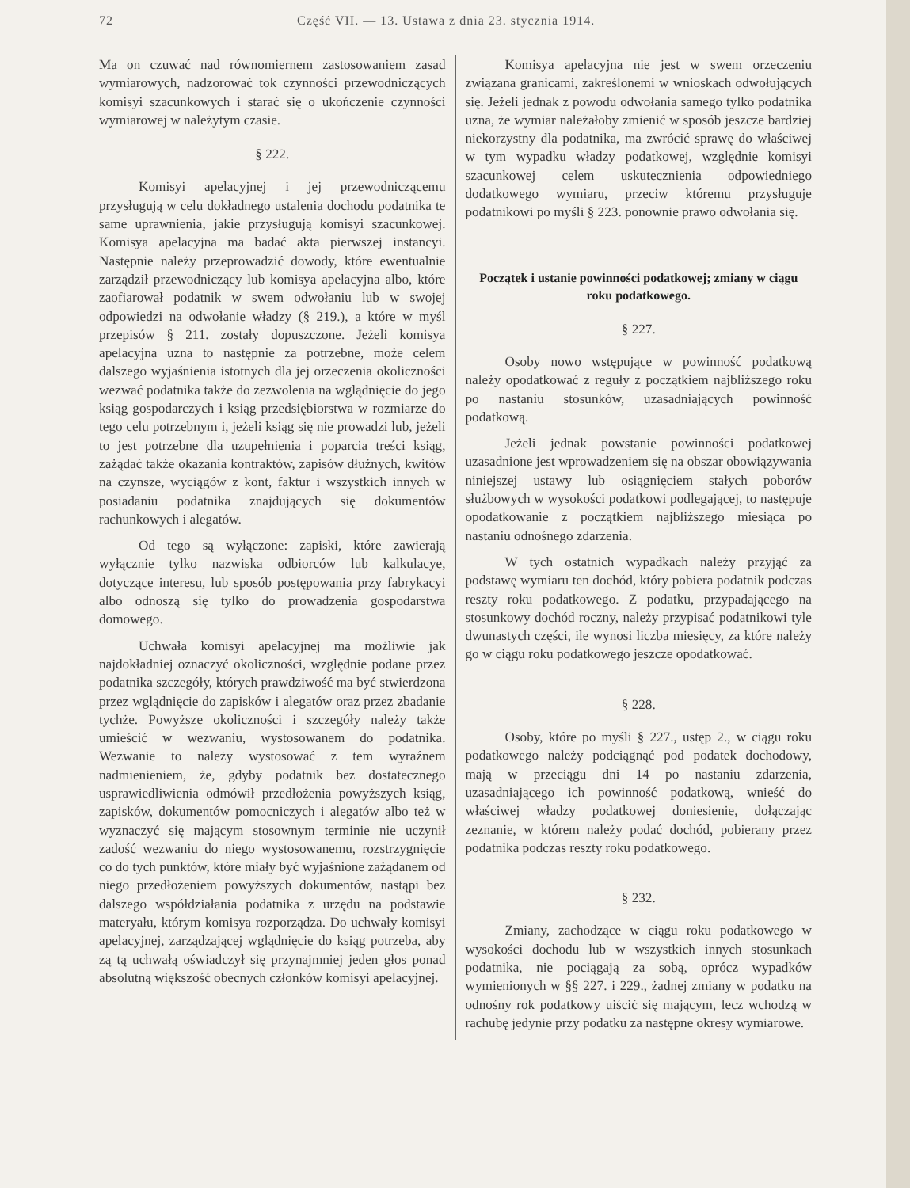72 Część VII. — 13. Ustawa z dnia 23. stycznia 1914.
Ma on czuwać nad równomiernem zastosowaniem zasad wymiarowych, nadzorować tok czynności przewodniczących komisyi szacunkowych i starać się o ukończenie czynności wymiarowej w należytym czasie.
§ 222.
Komisyi apelacyjnej i jej przewodniczącemu przysługują w celu dokładnego ustalenia dochodu podatnika te same uprawnienia, jakie przysługują komisyi szacunkowej. Komisya apelacyjna ma badać akta pierwszej instancyi. Następnie należy przeprowadzić dowody, które ewentualnie zarządził przewodniczący lub komisya apelacyjna albo, które zaofiarował podatnik w swem odwołaniu lub w swojej odpowiedzi na odwołanie władzy (§ 219.), a które w myśl przepisów § 211. zostały dopuszczone. Jeżeli komisya apelacyjna uzna to następnie za potrzebne, może celem dalszego wyjaśnienia istotnych dla jej orzeczenia okoliczności wezwać podatnika także do zezwolenia na wglądnięcie do jego ksiąg gospodarczych i ksiąg przedsiębiorstwa w rozmiarze do tego celu potrzebnym i, jeżeli ksiąg się nie prowadzi lub, jeżeli to jest potrzebne dla uzupełnienia i poparcia treści ksiąg, zażądać także okazania kontraktów, zapisów dłużnych, kwitów na czynsze, wyciągów z kont, faktur i wszystkich innych w posiadaniu podatnika znajdujących się dokumentów rachunkowych i alegatów.
Od tego są wyłączone: zapiski, które zawierają wyłącznie tylko nazwiska odbiorców lub kalkulacye, dotyczące interesu, lub sposób postępowania przy fabrykacyi albo odnoszą się tylko do prowadzenia gospodarstwa domowego.
Uchwała komisyi apelacyjnej ma możliwie jak najdokładniej oznaczyć okoliczności, względnie podane przez podatnika szczegóły, których prawdziwość ma być stwierdzona przez wglądnięcie do zapisków i alegatów oraz przez zbadanie tychże. Powyższe okoliczności i szczegóły należy także umieścić w wezwaniu, wystosowanem do podatnika. Wezwanie to należy wystosować z tem wyraźnem nadmienieniem, że, gdyby podatnik bez dostatecznego usprawiedliwienia odmówił przedłożenia powyższych ksiąg, zapisków, dokumentów pomocniczych i alegatów albo też w wyznaczyć się mającym stosownym terminie nie uczynił zadość wezwaniu do niego wystosowanemu, rozstrzygnięcie co do tych punktów, które miały być wyjaśnione zażądanem od niego przedłożeniem powyższych dokumentów, nastąpi bez dalszego współdziałania podatnika z urzędu na podstawie materyału, którym komisya rozporządza. Do uchwały komisyi apelacyjnej, zarządzającej wglądnięcie do ksiąg potrzeba, aby zą tą uchwałą oświadczył się przynajmniej jeden głos ponad absolutną większość obecnych członków komisyi apelacyjnej.
Komisya apelacyjna nie jest w swem orzeczeniu związana granicami, zakreślonemi w wnioskach odwołujących się. Jeżeli jednak z powodu odwołania samego tylko podatnika uzna, że wymiar należałoby zmienić w sposób jeszcze bardziej niekorzystny dla podatnika, ma zwrócić sprawę do właściwej w tym wypadku władzy podatkowej, względnie komisyi szacunkowej celem uskutecznienia odpowiedniego dodatkowego wymiaru, przeciw któremu przysługuje podatnikowi po myśli § 223. ponownie prawo odwołania się.
Początek i ustanie powinności podatkowej; zmiany w ciągu roku podatkowego.
§ 227.
Osoby nowo wstępujące w powinność podatkową należy opodatkować z reguły z początkiem najbliższego roku po nastaniu stosunków, uzasadniających powinność podatkową.
Jeżeli jednak powstanie powinności podatkowej uzasadnione jest wprowadzeniem się na obszar obowiązywania niniejszej ustawy lub osiągnięciem stałych poborów służbowych w wysokości podatkowi podlegającej, to następuje opodatkowanie z początkiem najbliższego miesiąca po nastaniu odnośnego zdarzenia.
W tych ostatnich wypadkach należy przyjąć za podstawę wymiaru ten dochód, który pobiera podatnik podczas reszty roku podatkowego. Z podatku, przypadającego na stosunkowy dochód roczny, należy przypisać podatnikowi tyle dwunastych części, ile wynosi liczba miesięcy, za które należy go w ciągu roku podatkowego jeszcze opodatkować.
§ 228.
Osoby, które po myśli § 227., ustęp 2., w ciągu roku podatkowego należy podciągnąć pod podatek dochodowy, mają w przeciągu dni 14 po nastaniu zdarzenia, uzasadniającego ich powinność podatkową, wnieść do właściwej władzy podatkowej doniesienie, dołączając zeznanie, w którem należy podać dochód, pobierany przez podatnika podczas reszty roku podatkowego.
§ 232.
Zmiany, zachodzące w ciągu roku podatkowego w wysokości dochodu lub w wszystkich innych stosunkach podatnika, nie pociągają za sobą, oprócz wypadków wymienionych w §§ 227. i 229., żadnej zmiany w podatku na odnośny rok podatkowy uiścić się mającym, lecz wchodzą w rachubę jedynie przy podatku za następne okresy wymiarowe.